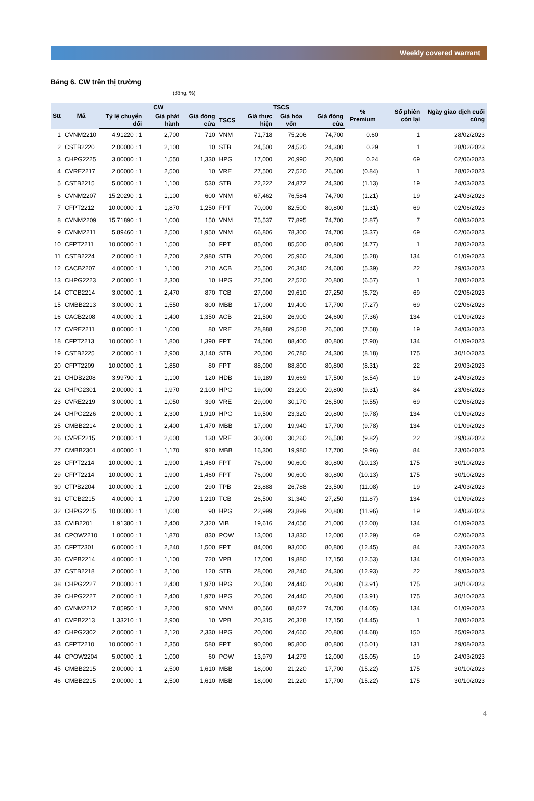Weekly covered warrant
Bảng 6. CW trên thị trường
(đồng, %)
| Stt | Mã | CW | | | TSCS | | | | % Premium | Số phiên còn lại | Ngày giao dịch cuối cùng |
| --- | --- | --- | --- | --- | --- | --- | --- | --- | --- | --- | --- |
| | | Tỷ lệ chuyển đổi | Giá phát hành | Giá đóng cửa | TSCS | Giá thực hiện | Giá hòa vốn | Giá đóng cửa | | | |
| 1 | CVNM2210 | 4.91220 : 1 | 2,700 | 710 | VNM | 71,718 | 75,206 | 74,700 | 0.60 | 1 | 28/02/2023 |
| 2 | CSTB2220 | 2.00000 : 1 | 2,100 | 10 | STB | 24,500 | 24,520 | 24,300 | 0.29 | 1 | 28/02/2023 |
| 3 | CHPG2225 | 3.00000 : 1 | 1,550 | 1,330 | HPG | 17,000 | 20,990 | 20,800 | 0.24 | 69 | 02/06/2023 |
| 4 | CVRE2217 | 2.00000 : 1 | 2,500 | 10 | VRE | 27,500 | 27,520 | 26,500 | (0.84) | 1 | 28/02/2023 |
| 5 | CSTB2215 | 5.00000 : 1 | 1,100 | 530 | STB | 22,222 | 24,872 | 24,300 | (1.13) | 19 | 24/03/2023 |
| 6 | CVNM2207 | 15.20290 : 1 | 1,100 | 600 | VNM | 67,462 | 76,584 | 74,700 | (1.21) | 19 | 24/03/2023 |
| 7 | CFPT2212 | 10.00000 : 1 | 1,870 | 1,250 | FPT | 70,000 | 82,500 | 80,800 | (1.31) | 69 | 02/06/2023 |
| 8 | CVNM2209 | 15.71890 : 1 | 1,000 | 150 | VNM | 75,537 | 77,895 | 74,700 | (2.87) | 7 | 08/03/2023 |
| 9 | CVNM2211 | 5.89460 : 1 | 2,500 | 1,950 | VNM | 66,806 | 78,300 | 74,700 | (3.37) | 69 | 02/06/2023 |
| 10 | CFPT2211 | 10.00000 : 1 | 1,500 | 50 | FPT | 85,000 | 85,500 | 80,800 | (4.77) | 1 | 28/02/2023 |
| 11 | CSTB2224 | 2.00000 : 1 | 2,700 | 2,980 | STB | 20,000 | 25,960 | 24,300 | (5.28) | 134 | 01/09/2023 |
| 12 | CACB2207 | 4.00000 : 1 | 1,100 | 210 | ACB | 25,500 | 26,340 | 24,600 | (5.39) | 22 | 29/03/2023 |
| 13 | CHPG2223 | 2.00000 : 1 | 2,300 | 10 | HPG | 22,500 | 22,520 | 20,800 | (6.57) | 1 | 28/02/2023 |
| 14 | CTCB2214 | 3.00000 : 1 | 2,470 | 870 | TCB | 27,000 | 29,610 | 27,250 | (6.72) | 69 | 02/06/2023 |
| 15 | CMBB2213 | 3.00000 : 1 | 1,550 | 800 | MBB | 17,000 | 19,400 | 17,700 | (7.27) | 69 | 02/06/2023 |
| 16 | CACB2208 | 4.00000 : 1 | 1,400 | 1,350 | ACB | 21,500 | 26,900 | 24,600 | (7.36) | 134 | 01/09/2023 |
| 17 | CVRE2211 | 8.00000 : 1 | 1,000 | 80 | VRE | 28,888 | 29,528 | 26,500 | (7.58) | 19 | 24/03/2023 |
| 18 | CFPT2213 | 10.00000 : 1 | 1,800 | 1,390 | FPT | 74,500 | 88,400 | 80,800 | (7.90) | 134 | 01/09/2023 |
| 19 | CSTB2225 | 2.00000 : 1 | 2,900 | 3,140 | STB | 20,500 | 26,780 | 24,300 | (8.18) | 175 | 30/10/2023 |
| 20 | CFPT2209 | 10.00000 : 1 | 1,850 | 80 | FPT | 88,000 | 88,800 | 80,800 | (8.31) | 22 | 29/03/2023 |
| 21 | CHDB2208 | 3.99790 : 1 | 1,100 | 120 | HDB | 19,189 | 19,669 | 17,500 | (8.54) | 19 | 24/03/2023 |
| 22 | CHPG2301 | 2.00000 : 1 | 1,970 | 2,100 | HPG | 19,000 | 23,200 | 20,800 | (9.31) | 84 | 23/06/2023 |
| 23 | CVRE2219 | 3.00000 : 1 | 1,050 | 390 | VRE | 29,000 | 30,170 | 26,500 | (9.55) | 69 | 02/06/2023 |
| 24 | CHPG2226 | 2.00000 : 1 | 2,300 | 1,910 | HPG | 19,500 | 23,320 | 20,800 | (9.78) | 134 | 01/09/2023 |
| 25 | CMBB2214 | 2.00000 : 1 | 2,400 | 1,470 | MBB | 17,000 | 19,940 | 17,700 | (9.78) | 134 | 01/09/2023 |
| 26 | CVRE2215 | 2.00000 : 1 | 2,600 | 130 | VRE | 30,000 | 30,260 | 26,500 | (9.82) | 22 | 29/03/2023 |
| 27 | CMBB2301 | 4.00000 : 1 | 1,170 | 920 | MBB | 16,300 | 19,980 | 17,700 | (9.96) | 84 | 23/06/2023 |
| 28 | CFPT2214 | 10.00000 : 1 | 1,900 | 1,460 | FPT | 76,000 | 90,600 | 80,800 | (10.13) | 175 | 30/10/2023 |
| 29 | CFPT2214 | 10.00000 : 1 | 1,900 | 1,460 | FPT | 76,000 | 90,600 | 80,800 | (10.13) | 175 | 30/10/2023 |
| 30 | CTPB2204 | 10.00000 : 1 | 1,000 | 290 | TPB | 23,888 | 26,788 | 23,500 | (11.08) | 19 | 24/03/2023 |
| 31 | CTCB2215 | 4.00000 : 1 | 1,700 | 1,210 | TCB | 26,500 | 31,340 | 27,250 | (11.87) | 134 | 01/09/2023 |
| 32 | CHPG2215 | 10.00000 : 1 | 1,000 | 90 | HPG | 22,999 | 23,899 | 20,800 | (11.96) | 19 | 24/03/2023 |
| 33 | CVIB2201 | 1.91380 : 1 | 2,400 | 2,320 | VIB | 19,616 | 24,056 | 21,000 | (12.00) | 134 | 01/09/2023 |
| 34 | CPOW2210 | 1.00000 : 1 | 1,870 | 830 | POW | 13,000 | 13,830 | 12,000 | (12.29) | 69 | 02/06/2023 |
| 35 | CFPT2301 | 6.00000 : 1 | 2,240 | 1,500 | FPT | 84,000 | 93,000 | 80,800 | (12.45) | 84 | 23/06/2023 |
| 36 | CVPB2214 | 4.00000 : 1 | 1,100 | 720 | VPB | 17,000 | 19,880 | 17,150 | (12.53) | 134 | 01/09/2023 |
| 37 | CSTB2218 | 2.00000 : 1 | 2,100 | 120 | STB | 28,000 | 28,240 | 24,300 | (12.93) | 22 | 29/03/2023 |
| 38 | CHPG2227 | 2.00000 : 1 | 2,400 | 1,970 | HPG | 20,500 | 24,440 | 20,800 | (13.91) | 175 | 30/10/2023 |
| 39 | CHPG2227 | 2.00000 : 1 | 2,400 | 1,970 | HPG | 20,500 | 24,440 | 20,800 | (13.91) | 175 | 30/10/2023 |
| 40 | CVNM2212 | 7.85950 : 1 | 2,200 | 950 | VNM | 80,560 | 88,027 | 74,700 | (14.05) | 134 | 01/09/2023 |
| 41 | CVPB2213 | 1.33210 : 1 | 2,900 | 10 | VPB | 20,315 | 20,328 | 17,150 | (14.45) | 1 | 28/02/2023 |
| 42 | CHPG2302 | 2.00000 : 1 | 2,120 | 2,330 | HPG | 20,000 | 24,660 | 20,800 | (14.68) | 150 | 25/09/2023 |
| 43 | CFPT2210 | 10.00000 : 1 | 2,350 | 580 | FPT | 90,000 | 95,800 | 80,800 | (15.01) | 131 | 29/08/2023 |
| 44 | CPOW2204 | 5.00000 : 1 | 1,000 | 60 | POW | 13,979 | 14,279 | 12,000 | (15.05) | 19 | 24/03/2023 |
| 45 | CMBB2215 | 2.00000 : 1 | 2,500 | 1,610 | MBB | 18,000 | 21,220 | 17,700 | (15.22) | 175 | 30/10/2023 |
| 46 | CMBB2215 | 2.00000 : 1 | 2,500 | 1,610 | MBB | 18,000 | 21,220 | 17,700 | (15.22) | 175 | 30/10/2023 |
4